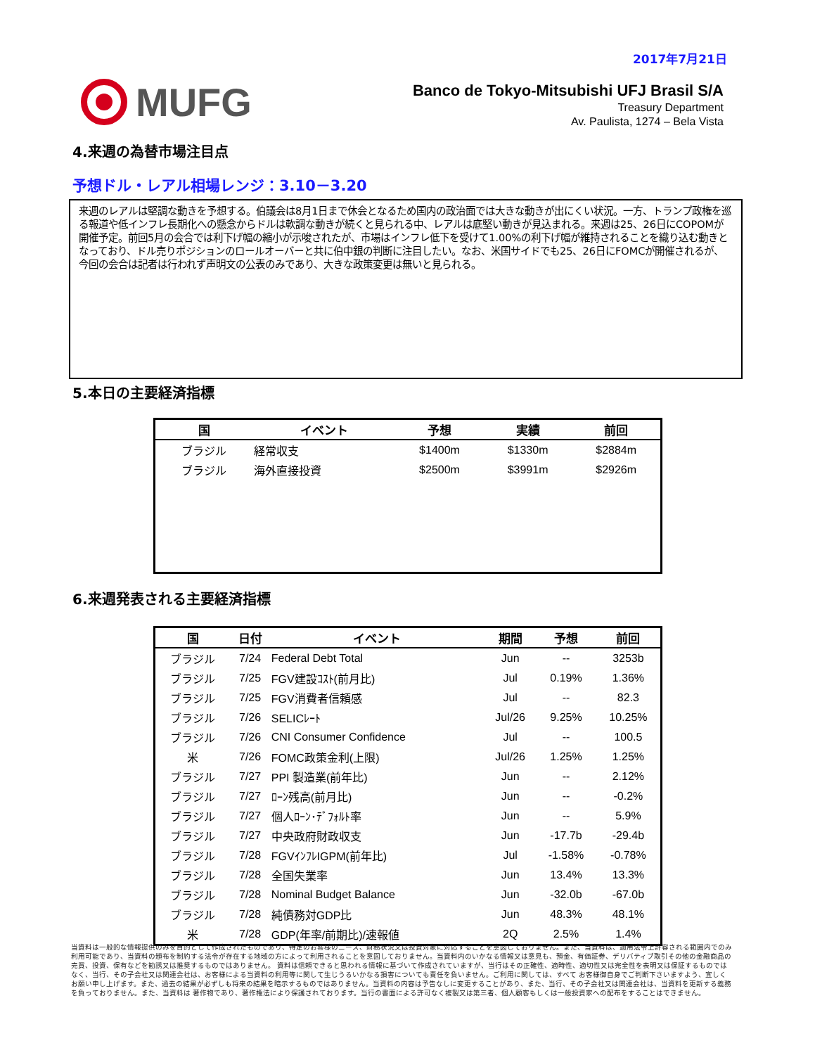2017年7月21日
MUFG
Banco de Tokyo-Mitsubishi UFJ Brasil S/A
Treasury Department
Av. Paulista, 1274 – Bela Vista
4.来週の為替市場注目点
予想ドル・レアル相場レンジ：3.10－3.20
来週のレアルは堅調な動きを予想する。伯議会は8月1日まで休会となるため国内の政治面では大きな動きが出にくい状況。一方、トランプ政権を巡る報道や低インフレ長期化への懸念からドルは軟調な動きが続くと見られる中、レアルは底堅い動きが見込まれる。来週は25、26日にCOPOMが開催予定。前回5月の会合では利下げ幅の縮小が示唆されたが、市場はインフレ低下を受けて1.00%の利下げ幅が維持されることを織り込む動きとなっており、ドル売りポジションのロールオーバーと共に伯中銀の判断に注目したい。なお、米国サイドでも25、26日にFOMCが開催されるが、今回の会合は記者は行われず声明文の公表のみであり、大きな政策変更は無いと見られる。
5.本日の主要経済指標
| 国 | イベント | 予想 | 実績 | 前回 |
| --- | --- | --- | --- | --- |
| ブラジル | 経常収支 | $1400m | $1330m | $2884m |
| ブラジル | 海外直接投資 | $2500m | $3991m | $2926m |
6.来週発表される主要経済指標
| 国 | 日付 | イベント | 期間 | 予想 | 前回 |
| --- | --- | --- | --- | --- | --- |
| ブラジル | 7/24 | Federal Debt Total | Jun | -- | 3253b |
| ブラジル | 7/25 | FGV建設ｺｽﾄ(前月比) | Jul | 0.19% | 1.36% |
| ブラジル | 7/25 | FGV消費者信頼感 | Jul | -- | 82.3 |
| ブラジル | 7/26 | SELICﾚｰﾄ | Jul/26 | 9.25% | 10.25% |
| ブラジル | 7/26 | CNI Consumer Confidence | Jul | -- | 100.5 |
| 米 | 7/26 | FOMC政策金利(上限) | Jul/26 | 1.25% | 1.25% |
| ブラジル | 7/27 | PPI 製造業(前年比) | Jun | -- | 2.12% |
| ブラジル | 7/27 | ﾛｰﾝ残高(前月比) | Jun | -- | -0.2% |
| ブラジル | 7/27 | 個人ﾛｰﾝ･ﾃﾞﾌｫﾙﾄ率 | Jun | -- | 5.9% |
| ブラジル | 7/27 | 中央政府財政収支 | Jun | -17.7b | -29.4b |
| ブラジル | 7/28 | FGVｲﾝﾌﾚIGPM(前年比) | Jul | -1.58% | -0.78% |
| ブラジル | 7/28 | 全国失業率 | Jun | 13.4% | 13.3% |
| ブラジル | 7/28 | Nominal Budget Balance | Jun | -32.0b | -67.0b |
| ブラジル | 7/28 | 純債務対GDP比 | Jun | 48.3% | 48.1% |
| 米 | 7/28 | GDP(年率/前期比)/速報値 | 2Q | 2.5% | 1.4% |
当資料は一般的な情報提供のみを目的として作成されたものであり、特定のお客様のニーズ、財務状況又は投資対象に対応することを意図しておりません。また、当資料は、適用法令上許容される範囲内でのみ利用可能であり、当資料の頒布を制約する法令が存在する地域の方によって利用されることを意図しておりません。当資料内のいかなる情報又は意見も、預金、有価証券、デリバティブ取引その他の金融商品の売買、投資、保有などを勧誘又は推奨するものではありません。 資料は信頼できると思われる情報に基づいて作成されていますが、当行はその正確性、適時性、適切性又は完全性を表明又は保証するものではなく、当行、その子会社又は関連会社は、お客様による当資料の利用等に関して生じうるいかなる損害についても責任を負いません。ご利用に関しては、すべて お客様御自身でご判断下さいますよう、宜しくお願い申し上げます。また、過去の結果が必ずしも将来の結果を暗示するものではありません。当資料の内容は予告なしに変更することがあり、また、当行、その子会社又は関連会社は、当資料を更新する義務を負っておりません。また、当資料は 著作物であり、著作権法により保護されております。当行の書面による許可なく複製又は第三者、個人顧客もしくは一般投資家への配布をすることはできません。